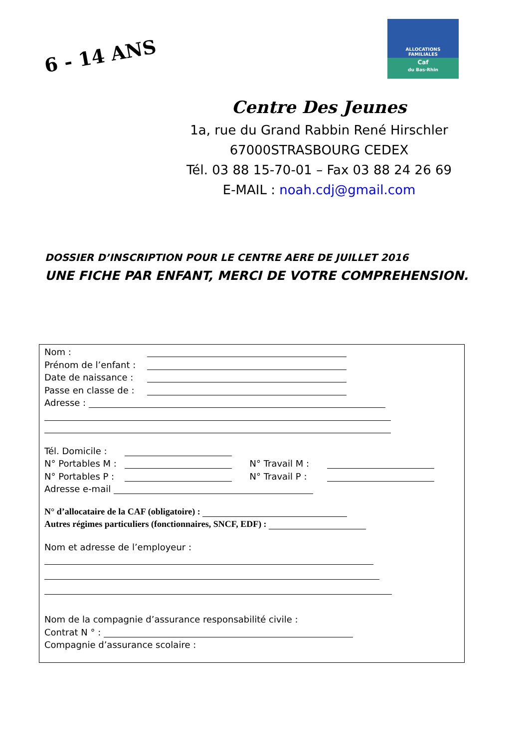6 - 14 ANS
ALLOCATIONS
FAMILIALES
Caf
du Bas-Rhin
Centre Des Jeunes
1a, rue du Grand Rabbin René Hirschler
67000STRASBOURG CEDEX
Tél. 03 88 15-70-01 – Fax 03 88 24 26 69
E-MAIL : noah.cdj@gmail.com
DOSSIER D’INSCRIPTION POUR LE CENTRE AERE DE JUILLET 2016
UNE FICHE PAR ENFANT, MERCI DE VOTRE COMPREHENSION.
Nom :
Prénom de l’enfant :
Date de naissance :
Passe en classe de :
Adresse :
Tél. Domicile :
N° Portables M : N° Travail M :
N° Portables P : N° Travail P :
Adresse e-mail
N° d’allocataire de la CAF (obligatoire) :
Autres régimes particuliers (fonctionnaires, SNCF, EDF) :
Nom et adresse de l’employeur :
Nom de la compagnie d’assurance responsabilité civile :
Contrat N ° :
Compagnie d’assurance scolaire :